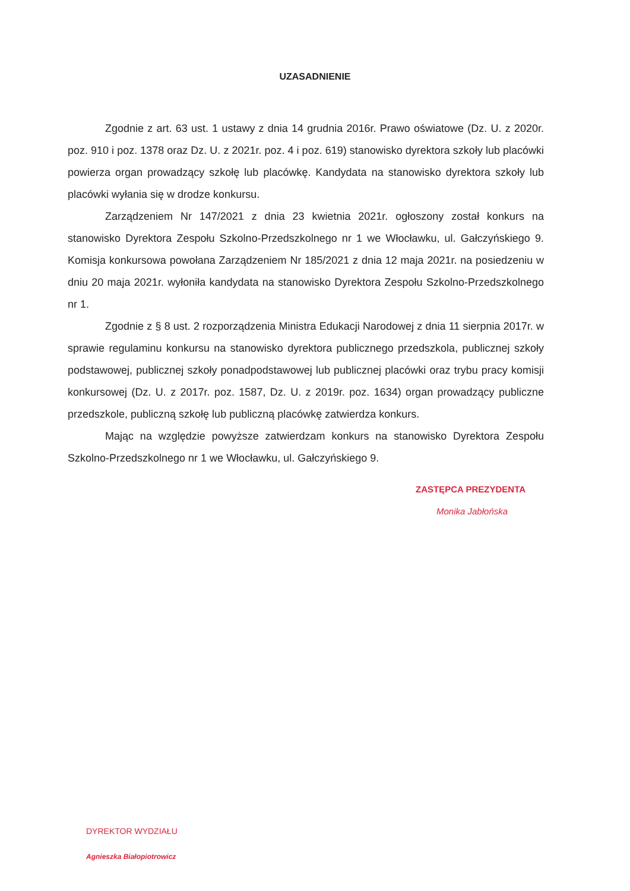UZASADNIENIE
Zgodnie z art. 63 ust. 1 ustawy z dnia 14 grudnia 2016r. Prawo oświatowe (Dz. U. z 2020r. poz. 910 i poz. 1378 oraz Dz. U. z 2021r. poz. 4 i poz. 619) stanowisko dyrektora szkoły lub placówki powierza organ prowadzący szkołę lub placówkę. Kandydata na stanowisko dyrektora szkoły lub placówki wyłania się w drodze konkursu.
Zarządzeniem Nr 147/2021 z dnia 23 kwietnia 2021r. ogłoszony został konkurs na stanowisko Dyrektora Zespołu Szkolno-Przedszkolnego nr 1 we Włocławku, ul. Gałczyńskiego 9. Komisja konkursowa powołana Zarządzeniem Nr 185/2021 z dnia 12 maja 2021r. na posiedzeniu w dniu 20 maja 2021r. wyłoniła kandydata na stanowisko Dyrektora Zespołu Szkolno-Przedszkolnego nr 1.
Zgodnie z § 8 ust. 2 rozporządzenia Ministra Edukacji Narodowej z dnia 11 sierpnia 2017r. w sprawie regulaminu konkursu na stanowisko dyrektora publicznego przedszkola, publicznej szkoły podstawowej, publicznej szkoły ponadpodstawowej lub publicznej placówki oraz trybu pracy komisji konkursowej (Dz. U. z 2017r. poz. 1587, Dz. U. z 2019r. poz. 1634) organ prowadzący publiczne przedszkole, publiczną szkołę lub publiczną placówkę zatwierdza konkurs.
Mając na względzie powyższe zatwierdzam konkurs na stanowisko Dyrektora Zespołu Szkolno-Przedszkolnego nr 1 we Włocławku, ul. Gałczyńskiego 9.
ZASTĘPCA PREZYDENTA
Monika Jabłońska
DYREKTOR WYDZIAŁU
Agnieszka Białopiotrowicz